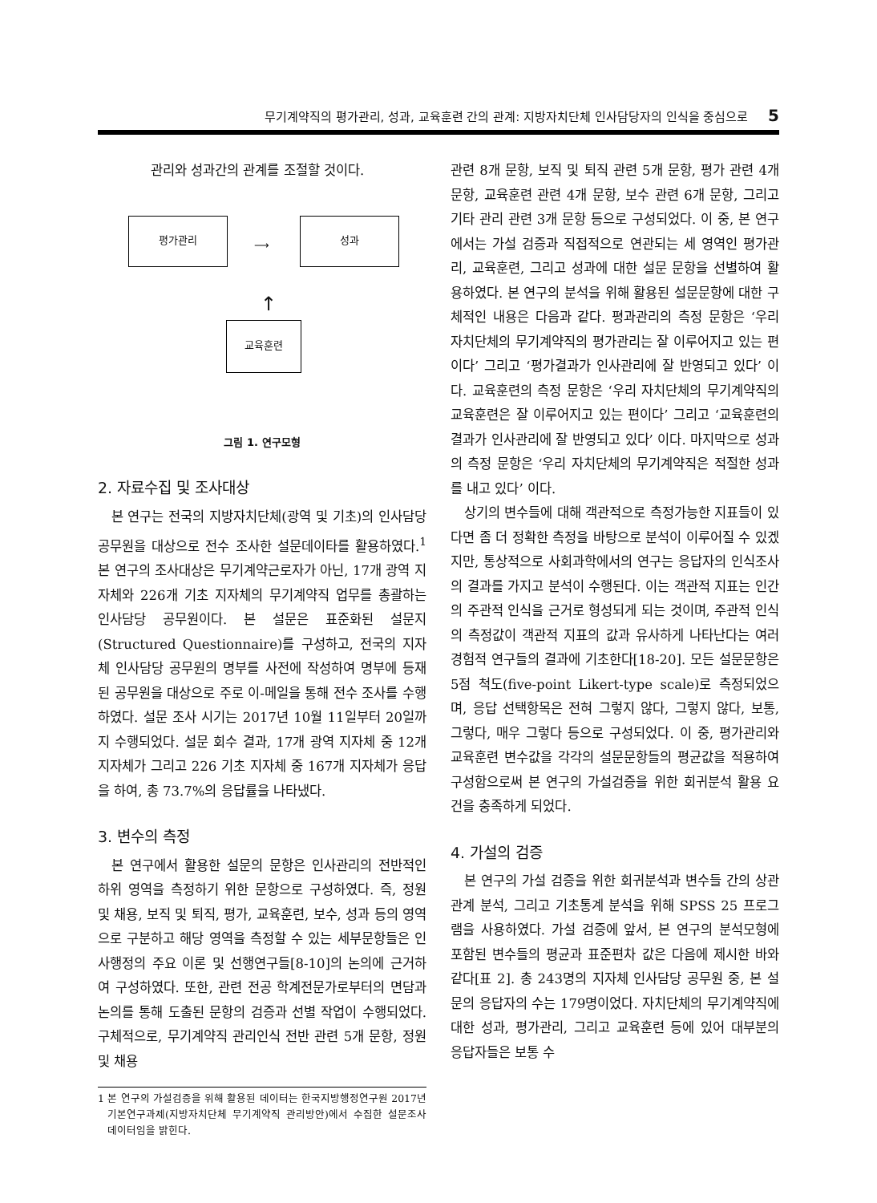무기계약직의 평가관리, 성과, 교육훈련 간의 관계: 지방자치단체 인사담당자의 인식을 중심으로 5
관리와 성과간의 관계를 조절할 것이다.
평가관리
⟶
성과
↑
교육훈련
그림 1. 연구모형
2. 자료수집 및 조사대상
본 연구는 전국의 지방자치단체(광역 및 기초)의 인사담당공무원을 대상으로 전수 조사한 설문데이타를 활용하였다.<sup>1</sup> 본 연구의 조사대상은 무기계약근로자가 아닌, 17개 광역 지자체와 226개 기초 지자체의 무기계약직 업무를 총괄하는 인사담당 공무원이다. 본 설문은 표준화된 설문지(Structured Questionnaire)를 구성하고, 전국의 지자체 인사담당 공무원의 명부를 사전에 작성하여 명부에 등재된 공무원을 대상으로 주로 이-메일을 통해 전수 조사를 수행하였다. 설문 조사 시기는 2017년 10월 11일부터 20일까지 수행되었다. 설문 회수 결과, 17개 광역 지자체 중 12개 지자체가 그리고 226 기초 지자체 중 167개 지자체가 응답을 하여, 총 73.7%의 응답률을 나타냈다.
3. 변수의 측정
본 연구에서 활용한 설문의 문항은 인사관리의 전반적인 하위 영역을 측정하기 위한 문항으로 구성하였다. 즉, 정원 및 채용, 보직 및 퇴직, 평가, 교육훈련, 보수, 성과 등의 영역으로 구분하고 해당 영역을 측정할 수 있는 세부문항들은 인사행정의 주요 이론 및 선행연구들[8-10]의 논의에 근거하여 구성하였다. 또한, 관련 전공 학계전문가로부터의 면담과 논의를 통해 도출된 문항의 검증과 선별 작업이 수행되었다. 구체적으로, 무기계약직 관리인식 전반 관련 5개 문항, 정원 및 채용
1 본 연구의 가설검증을 위해 활용된 데이터는 한국지방행정연구원 2017년 기본연구과제(지방자치단체 무기계약직 관리방안)에서 수집한 설문조사 데이터임을 밝힌다.
관련 8개 문항, 보직 및 퇴직 관련 5개 문항, 평가 관련 4개 문항, 교육훈련 관련 4개 문항, 보수 관련 6개 문항, 그리고 기타 관리 관련 3개 문항 등으로 구성되었다. 이 중, 본 연구에서는 가설 검증과 직접적으로 연관되는 세 영역인 평가관리, 교육훈련, 그리고 성과에 대한 설문 문항을 선별하여 활용하였다. 본 연구의 분석을 위해 활용된 설문문항에 대한 구체적인 내용은 다음과 같다. 평과관리의 측정 문항은 ‘우리 자치단체의 무기계약직의 평가관리는 잘 이루어지고 있는 편이다’ 그리고 ‘평가결과가 인사관리에 잘 반영되고 있다’ 이다. 교육훈련의 측정 문항은 ‘우리 자치단체의 무기계약직의 교육훈련은 잘 이루어지고 있는 편이다’ 그리고 ‘교육훈련의 결과가 인사관리에 잘 반영되고 있다’ 이다. 마지막으로 성과의 측정 문항은 ‘우리 자치단체의 무기계약직은 적절한 성과를 내고 있다’ 이다.
상기의 변수들에 대해 객관적으로 측정가능한 지표들이 있다면 좀 더 정확한 측정을 바탕으로 분석이 이루어질 수 있겠지만, 통상적으로 사회과학에서의 연구는 응답자의 인식조사의 결과를 가지고 분석이 수행된다. 이는 객관적 지표는 인간의 주관적 인식을 근거로 형성되게 되는 것이며, 주관적 인식의 측정값이 객관적 지표의 값과 유사하게 나타난다는 여러 경험적 연구들의 결과에 기초한다[18-20]. 모든 설문문항은 5점 척도(five-point Likert-type scale)로 측정되었으며, 응답 선택항목은 전혀 그렇지 않다, 그렇지 않다, 보통, 그렇다, 매우 그렇다 등으로 구성되었다. 이 중, 평가관리와 교육훈련 변수값을 각각의 설문문항들의 평균값을 적용하여 구성함으로써 본 연구의 가설검증을 위한 회귀분석 활용 요건을 충족하게 되었다.
4. 가설의 검증
본 연구의 가설 검증을 위한 회귀분석과 변수들 간의 상관관계 분석, 그리고 기초통계 분석을 위해 SPSS 25 프로그램을 사용하였다. 가설 검증에 앞서, 본 연구의 분석모형에 포함된 변수들의 평균과 표준편차 값은 다음에 제시한 바와 같다[표 2]. 총 243명의 지자체 인사담당 공무원 중, 본 설문의 응답자의 수는 179명이었다. 자치단체의 무기계약직에 대한 성과, 평가관리, 그리고 교육훈련 등에 있어 대부분의 응답자들은 보통 수